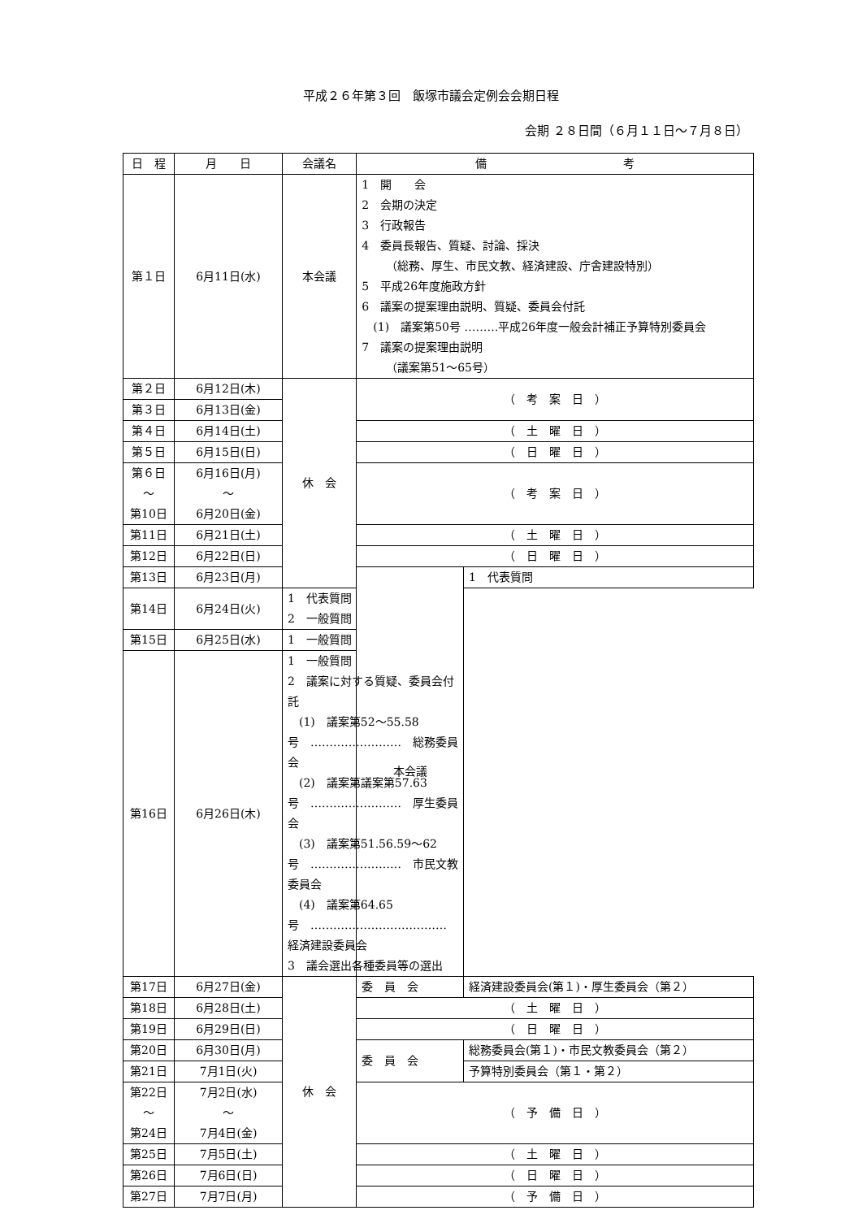平成２６年第３回　飯塚市議会定例会会期日程
会期 ２８日間（６月１１日～７月８日）
| 日 程 | 月 日 | 会議名 | 備 考 | |
| --- | --- | --- | --- | --- |
| 第１日 | 6月11日(水) | 本会議 | 1 開 会 2 会期の決定 3 行政報告 4 委員長報告、質疑、討論、採決 （総務、厚生、市民文教、経済建設、庁舎建設特別） 5 平成26年度施政方針 6 議案の提案理由説明、質疑、委員会付託 (1) 議案第50号 ………平成26年度一般会計補正予算特別委員会 7 議案の提案理由説明 （議案第51～65号） | |
| 第２日 | 6月12日(木) | 休 会 | （ 考 案 日 ） | |
| 第３日 | 6月13日(金) | | | |
| 第４日 | 6月14日(土) | | （ 土 曜 日 ） | |
| 第５日 | 6月15日(日) | | （ 日 曜 日 ） | |
| 第６日 ～ 第10日 | 6月16日(月) ～ 6月20日(金) | | （ 考 案 日 ） | |
| 第11日 | 6月21日(土) | | （ 土 曜 日 ） | |
| 第12日 | 6月22日(日) | | （ 日 曜 日 ） | |
| 第13日 | 6月23日(月) | | 本会議 | 1 代表質問 |
| 第14日 | 6月24日(火) | 1 代表質問 2 一般質問 | | |
| 第15日 | 6月25日(水) | 1 一般質問 | | |
| 第16日 | 6月26日(木) | 1 一般質問 2 議案に対する質疑、委員会付託 (1) 議案第52～55.58号 …………………… 総務委員会 (2) 議案第議案第57.63号 …………………… 厚生委員会 (3) 議案第51.56.59～62号 …………………… 市民文教委員会 (4) 議案第64.65号 ……………………………… 経済建設委員会 3 議会選出各種委員等の選出 | | |
| 第17日 | 6月27日(金) | 休 会 | 委 員 会 | 経済建設委員会(第１)・厚生委員会（第２） |
| 第18日 | 6月28日(土) | | （ 土 曜 日 ） | |
| 第19日 | 6月29日(日) | | （ 日 曜 日 ） | |
| 第20日 | 6月30日(月) | | 委 員 会 | 総務委員会(第１)・市民文教委員会（第２） |
| 第21日 | 7月1日(火) | | | 予算特別委員会（第１・第２） |
| 第22日 ～ 第24日 | 7月2日(水) ～ 7月4日(金) | | （ 予 備 日 ） | |
| 第25日 | 7月5日(土) | | （ 土 曜 日 ） | |
| 第26日 | 7月6日(日) | | （ 日 曜 日 ） | |
| 第27日 | 7月7日(月) | | （ 予 備 日 ） | |